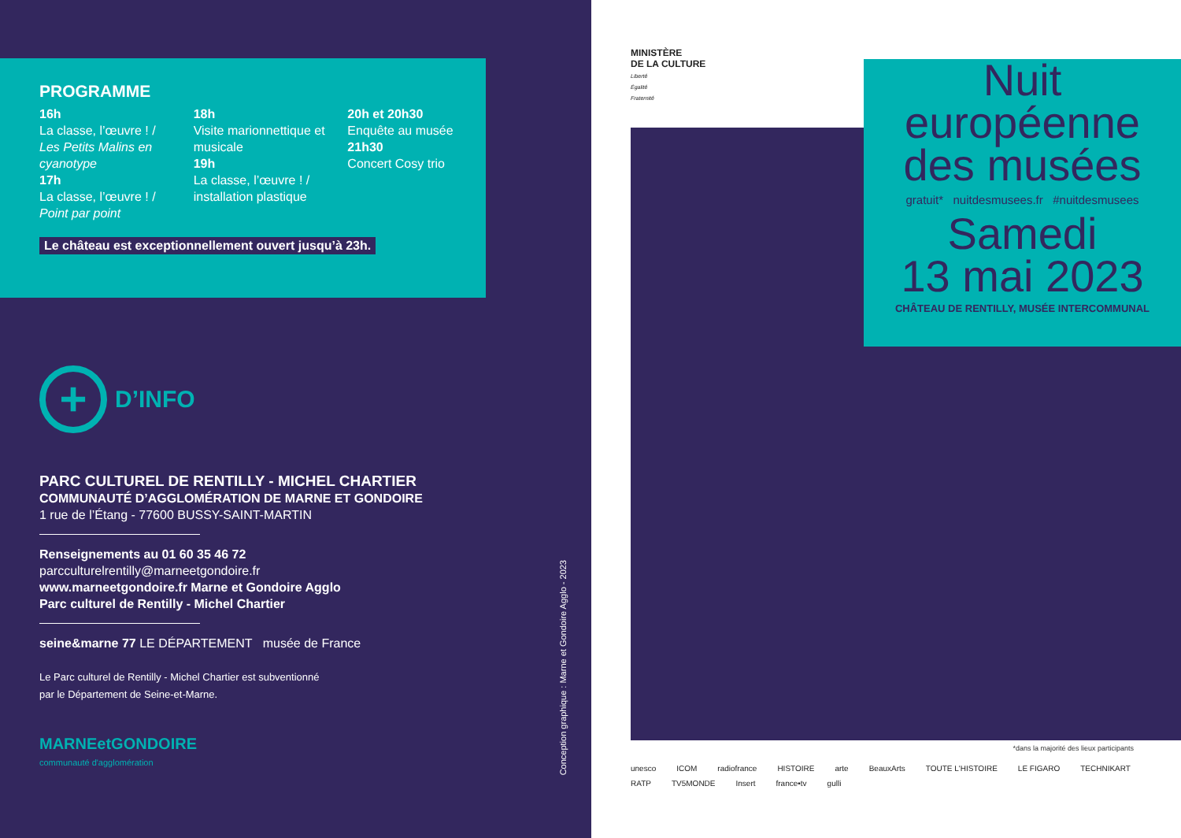PROGRAMME
16h
La classe, l’œuvre ! /
Les Petits Malins en cyanotype
17h
La classe, l’œuvre ! /
Point par point
18h
Visite marionnettique et musicale
19h
La classe, l’œuvre ! / installation plastique
20h et 20h30
Enquête au musée
21h30
Concert Cosy trio
Le château est exceptionnellement ouvert jusqu’à 23h.
+
D’INFO
PARC CULTUREL DE RENTILLY - MICHEL CHARTIER
COMMUNAUTÉ D’AGGLOMÉRATION DE MARNE ET GONDOIRE
1 rue de l’Étang - 77600 BUSSY-SAINT-MARTIN
Renseignements au 01 60 35 46 72
parcculturelrentilly@marneetgondoire.fr
www.marneetgondoire.fr Marne et Gondoire Agglo
Parc culturel de Rentilly - Michel Chartier
seine&marne 77 LE DÉPARTEMENT musée de France
Le Parc culturel de Rentilly - Michel Chartier est subventionné
par le Département de Seine-et-Marne.
MARNEetGONDOIRE
communauté d'agglomération
Conception graphique : Marne et Gondoire Agglo - 2023
MINISTÈRE
DE LA CULTURE
Liberté
Égalité
Fraternité
Nuit
européenne
des musées
gratuit* nuitdesmusees.fr #nuitdesmusees
Samedi
13 mai 2023
CHÂTEAU DE RENTILLY, MUSÉE INTERCOMMUNAL
*dans la majorité des lieux participants
unesco ICOM radiofrance HISTOIRE arte BeauxArts TOUTE L'HISTOIRE LE FIGARO TECHNIKART RATP TV5MONDE Insert france•tv gulli